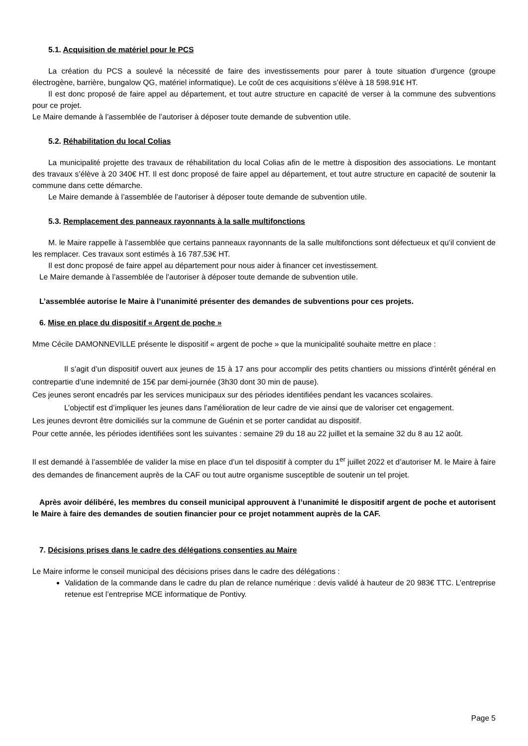5.1. Acquisition de matériel pour le PCS
La création du PCS a soulevé la nécessité de faire des investissements pour parer à toute situation d’urgence (groupe électrogène, barrière, bungalow QG, matériel informatique). Le coût de ces acquisitions s’élève à 18 598.91€ HT.
Il est donc proposé de faire appel au département, et tout autre structure en capacité de verser à la commune des subventions pour ce projet.
Le Maire demande à l’assemblée de l’autoriser à déposer toute demande de subvention utile.
5.2. Réhabilitation du local Colias
La municipalité projette des travaux de réhabilitation du local Colias afin de le mettre à disposition des associations. Le montant des travaux s’élève à 20 340€ HT. Il est donc proposé de faire appel au département, et tout autre structure en capacité de soutenir la commune dans cette démarche.
Le Maire demande à l’assemblée de l’autoriser à déposer toute demande de subvention utile.
5.3. Remplacement des panneaux rayonnants à la salle multifonctions
M. le Maire rappelle à l’assemblée que certains panneaux rayonnants de la salle multifonctions sont défectueux et qu’il convient de les remplacer. Ces travaux sont estimés à 16 787.53€ HT.
Il est donc proposé de faire appel au département pour nous aider à financer cet investissement.
Le Maire demande à l’assemblée de l’autoriser à déposer toute demande de subvention utile.
L’assemblée autorise le Maire à l’unanimité présenter des demandes de subventions pour ces projets.
6. Mise en place du dispositif « Argent de poche »
Mme Cécile DAMONNEVILLE présente le dispositif « argent de poche » que la municipalité souhaite mettre en place :
Il s’agit d’un dispositif ouvert aux jeunes de 15 à 17 ans pour accomplir des petits chantiers ou missions d’intérêt général en contrepartie d’une indemnité de 15€ par demi-journée (3h30 dont 30 min de pause).
Ces jeunes seront encadrés par les services municipaux sur des périodes identifiées pendant les vacances scolaires.
L’objectif est d’impliquer les jeunes dans l’amélioration de leur cadre de vie ainsi que de valoriser cet engagement.
Les jeunes devront être domiciliés sur la commune de Guénin et se porter candidat au dispositif.
Pour cette année, les périodes identifiées sont les suivantes : semaine 29 du 18 au 22 juillet et la semaine 32 du 8 au 12 août.
Il est demandé à l’assemblée de valider la mise en place d’un tel dispositif à compter du 1<sup>er</sup> juillet 2022 et d’autoriser M. le Maire à faire des demandes de financement auprès de la CAF ou tout autre organisme susceptible de soutenir un tel projet.
Après avoir délibéré, les membres du conseil municipal approuvent à l’unanimité le dispositif argent de poche et autorisent le Maire à faire des demandes de soutien financier pour ce projet notamment auprès de la CAF.
7. Décisions prises dans le cadre des délégations consenties au Maire
Le Maire informe le conseil municipal des décisions prises dans le cadre des délégations :
Validation de la commande dans le cadre du plan de relance numérique : devis validé à hauteur de 20 983€ TTC. L’entreprise retenue est l’entreprise MCE informatique de Pontivy.
Page 5